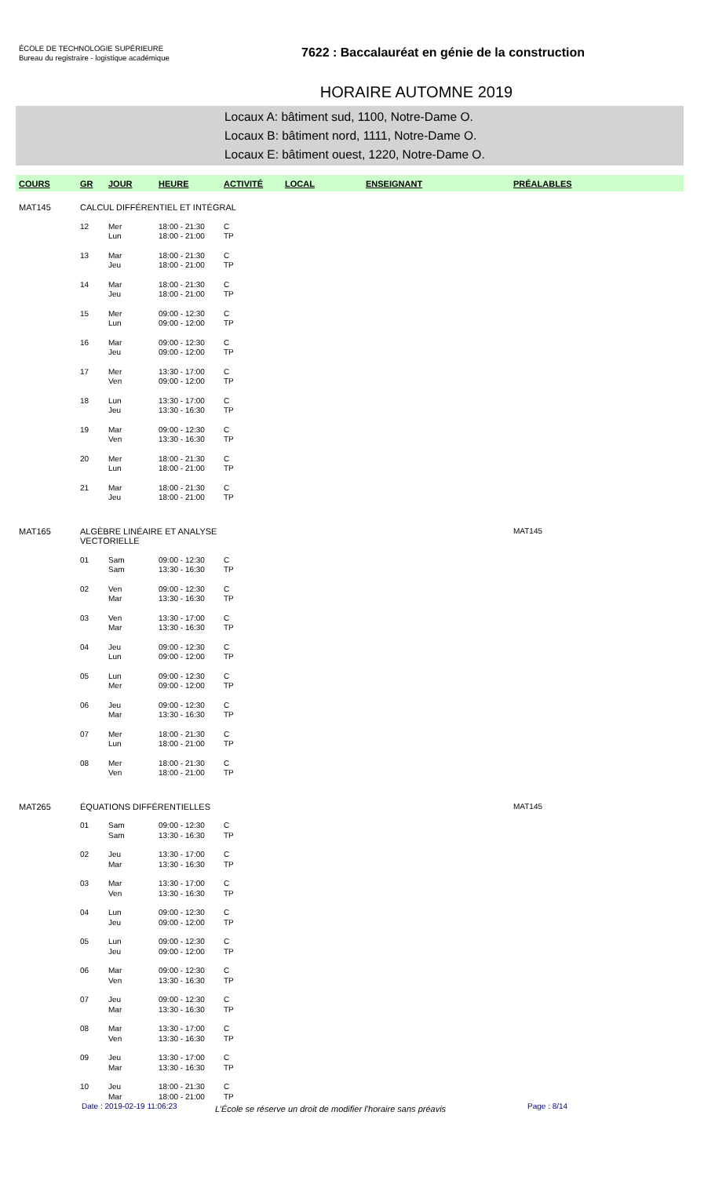ÉCOLE DE TECHNOLOGIE SUPÉRIEURE
Bureau du registraire - logistique académique
7622 : Baccalauréat en génie de la construction
HORAIRE AUTOMNE 2019
Locaux A: bâtiment sud, 1100, Notre-Dame O.
Locaux B: bâtiment nord, 1111, Notre-Dame O.
Locaux E: bâtiment ouest, 1220, Notre-Dame O.
| COURS | GR | JOUR | HEURE | ACTIVITÉ | LOCAL | ENSEIGNANT | PRÉALABLES |
| --- | --- | --- | --- | --- | --- | --- | --- |
| MAT145 | CALCUL DIFFÉRENTIEL ET INTÉGRAL | | | | | | |
| | 12 | Mer Lun | 18:00 - 21:30 18:00 - 21:00 | C TP | | | |
| | 13 | Mar Jeu | 18:00 - 21:30 18:00 - 21:00 | C TP | | | |
| | 14 | Mar Jeu | 18:00 - 21:30 18:00 - 21:00 | C TP | | | |
| | 15 | Mer Lun | 09:00 - 12:30 09:00 - 12:00 | C TP | | | |
| | 16 | Mar Jeu | 09:00 - 12:30 09:00 - 12:00 | C TP | | | |
| | 17 | Mer Ven | 13:30 - 17:00 09:00 - 12:00 | C TP | | | |
| | 18 | Lun Jeu | 13:30 - 17:00 13:30 - 16:30 | C TP | | | |
| | 19 | Mar Ven | 09:00 - 12:30 13:30 - 16:30 | C TP | | | |
| | 20 | Mer Lun | 18:00 - 21:30 18:00 - 21:00 | C TP | | | |
| | 21 | Mar Jeu | 18:00 - 21:30 18:00 - 21:00 | C TP | | | |
| MAT165 | ALGÈBRE LINÉAIRE ET ANALYSE VECTORIELLE | | | | | | MAT145 |
| | 01 | Sam Sam | 09:00 - 12:30 13:30 - 16:30 | C TP | | | |
| | 02 | Ven Mar | 09:00 - 12:30 13:30 - 16:30 | C TP | | | |
| | 03 | Ven Mar | 13:30 - 17:00 13:30 - 16:30 | C TP | | | |
| | 04 | Jeu Lun | 09:00 - 12:30 09:00 - 12:00 | C TP | | | |
| | 05 | Lun Mer | 09:00 - 12:30 09:00 - 12:00 | C TP | | | |
| | 06 | Jeu Mar | 09:00 - 12:30 13:30 - 16:30 | C TP | | | |
| | 07 | Mer Lun | 18:00 - 21:30 18:00 - 21:00 | C TP | | | |
| | 08 | Mer Ven | 18:00 - 21:30 18:00 - 21:00 | C TP | | | |
| MAT265 | ÉQUATIONS DIFFÉRENTIELLES | | | | | | MAT145 |
| | 01 | Sam Sam | 09:00 - 12:30 13:30 - 16:30 | C TP | | | |
| | 02 | Jeu Mar | 13:30 - 17:00 13:30 - 16:30 | C TP | | | |
| | 03 | Mar Ven | 13:30 - 17:00 13:30 - 16:30 | C TP | | | |
| | 04 | Lun Jeu | 09:00 - 12:30 09:00 - 12:00 | C TP | | | |
| | 05 | Lun Jeu | 09:00 - 12:30 09:00 - 12:00 | C TP | | | |
| | 06 | Mar Ven | 09:00 - 12:30 13:30 - 16:30 | C TP | | | |
| | 07 | Jeu Mar | 09:00 - 12:30 13:30 - 16:30 | C TP | | | |
| | 08 | Mar Ven | 13:30 - 17:00 13:30 - 16:30 | C TP | | | |
| | 09 | Jeu Mar | 13:30 - 17:00 13:30 - 16:30 | C TP | | | |
| | 10 | Jeu Mar | 18:00 - 21:30 18:00 - 21:00 | C TP | | | |
Date : 2019-02-19 11:06:23 L’École se réserve un droit de modifier l’horaire sans préavis Page : 8/14